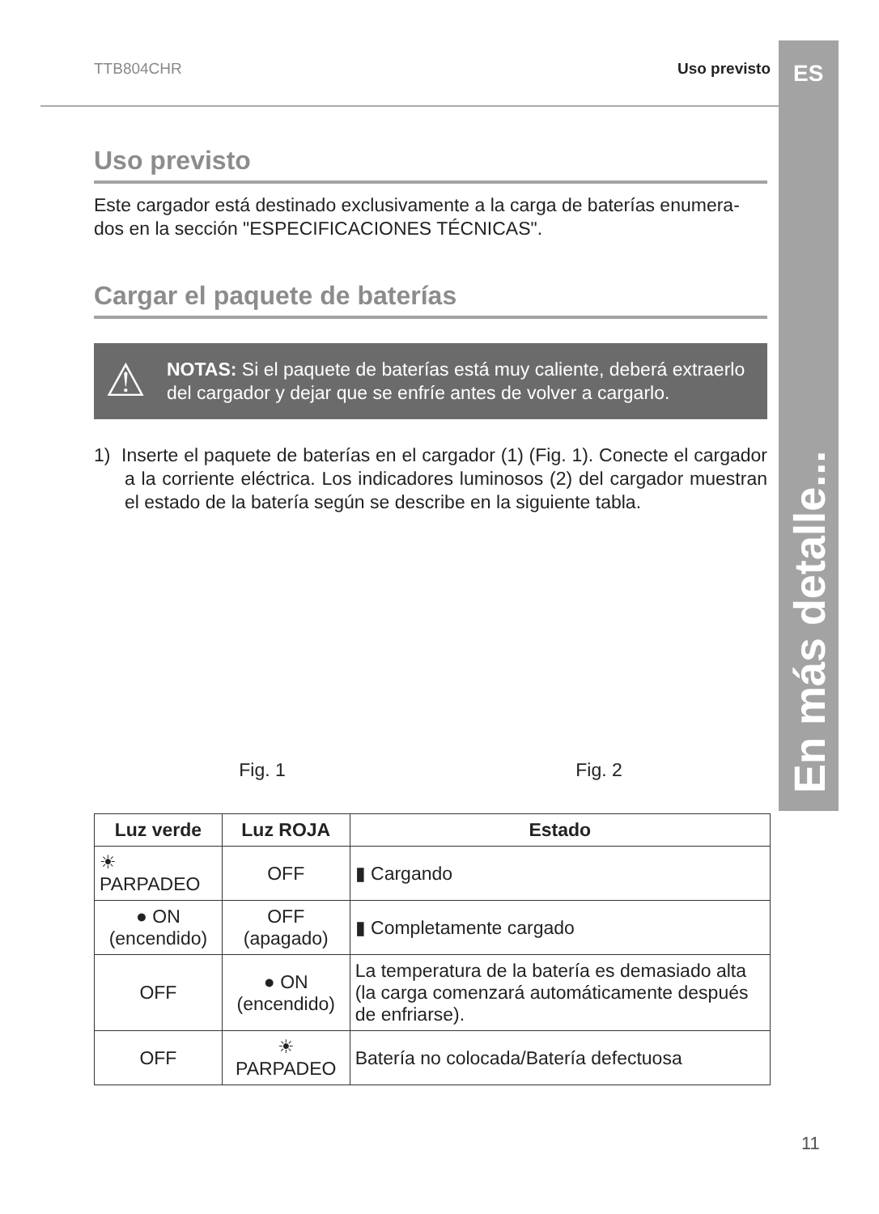ES
En más detalle...
TTB804CHR Uso previsto
Uso previsto
Este cargador está destinado exclusivamente a la carga de baterías enumera-dos en la sección "ESPECIFICACIONES TÉCNICAS".
Cargar el paquete de baterías
⚠ NOTAS: Si el paquete de baterías está muy caliente, deberá extraerlo del cargador y dejar que se enfríe antes de volver a cargarlo.
1) Inserte el paquete de baterías en el cargador (1) (Fig. 1). Conecte el cargador a la corriente eléctrica. Los indicadores luminosos (2) del cargador muestran el estado de la batería según se describe en la siguiente tabla.
Fig. 1
Fig. 2
| Luz verde | Luz ROJA | Estado |
| --- | --- | --- |
| ☀ PARPADEO | OFF | ▮ Cargando |
| ● ON (encendido) | OFF (apagado) | ▮ Completamente cargado |
| OFF | ● ON (encendido) | La temperatura de la batería es demasiado alta (la carga comenzará automáticamente después de enfriarse). |
| OFF | ☀ PARPADEO | Batería no colocada/Batería defectuosa |
11